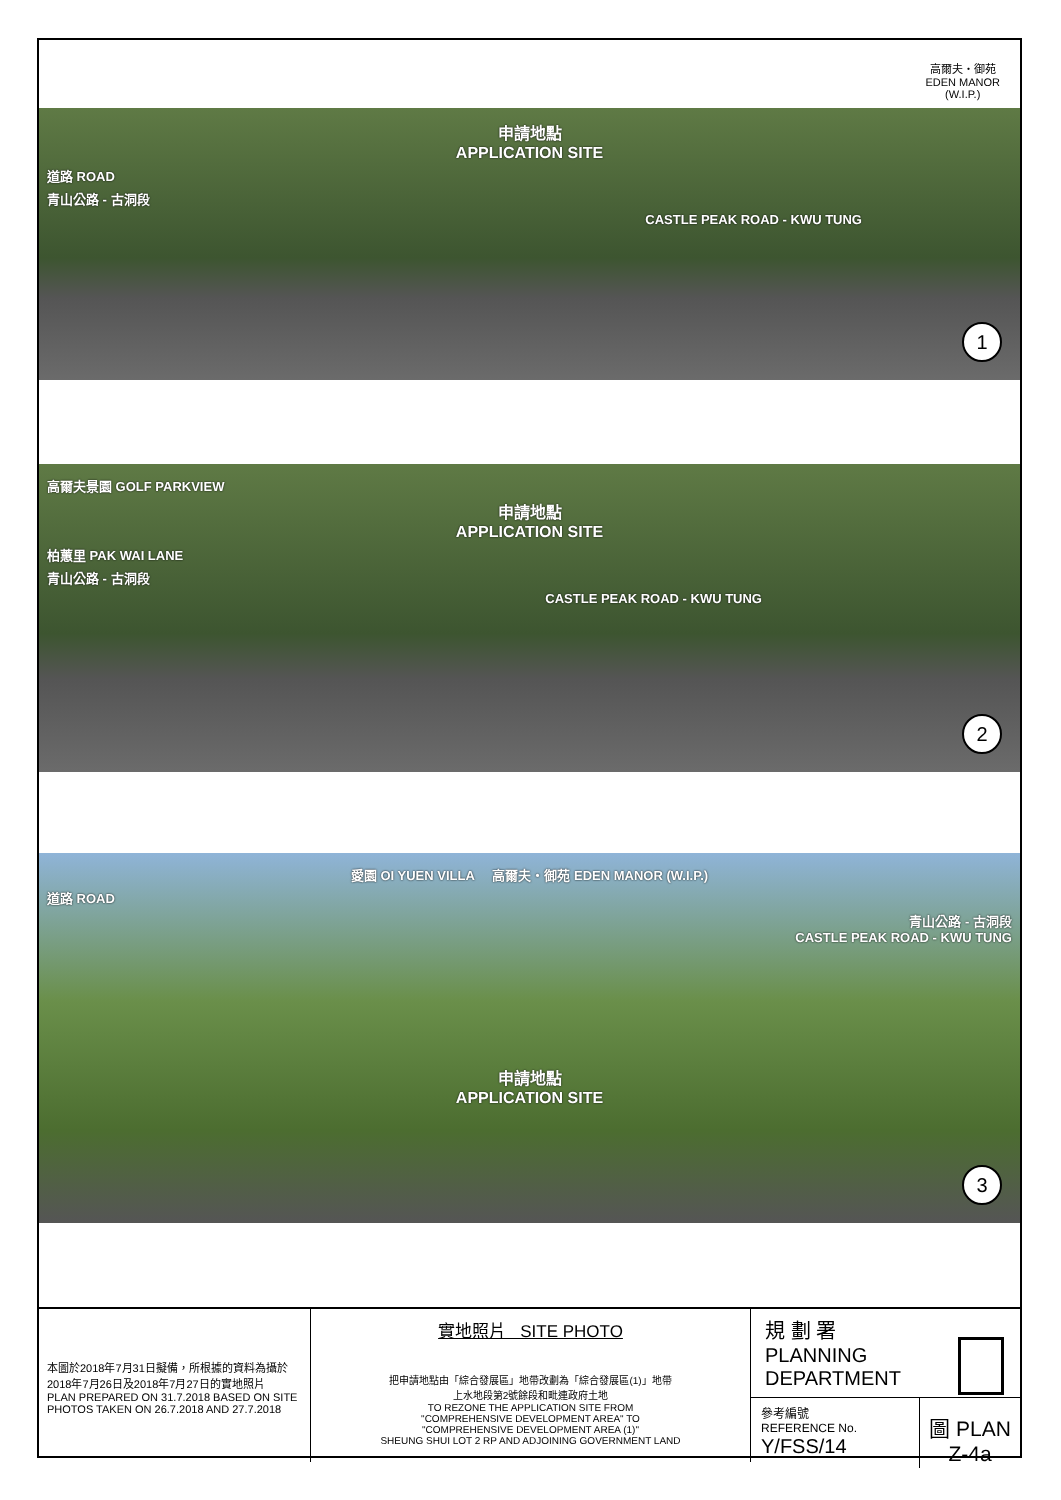高爾夫・御苑
EDEN MANOR
(W.I.P.)
申請地點
APPLICATION SITE
道路 ROAD
青山公路 - 古洞段
CASTLE PEAK ROAD - KWU TUNG
1
高爾夫景園 GOLF PARKVIEW
申請地點
APPLICATION SITE
柏蕙里 PAK WAI LANE
青山公路 - 古洞段
CASTLE PEAK ROAD - KWU TUNG
2
愛園 OI YUEN VILLA 高爾夫・御苑 EDEN MANOR (W.I.P.)
道路 ROAD
青山公路 - 古洞段
CASTLE PEAK ROAD - KWU TUNG
申請地點
APPLICATION SITE
3
本圖於2018年7月31日擬備，所根據的資料為攝於2018年7月26日及2018年7月27日的實地照片
PLAN PREPARED ON 31.7.2018 BASED ON SITE PHOTOS TAKEN ON 26.7.2018 AND 27.7.2018
實地照片 SITE PHOTO
把申請地點由「綜合發展區」地帶改劃為「綜合發展區(1)」地帶
上水地段第2號餘段和毗連政府土地
TO REZONE THE APPLICATION SITE FROM
"COMPREHENSIVE DEVELOPMENT AREA" TO
"COMPREHENSIVE DEVELOPMENT AREA (1)"
SHEUNG SHUI LOT 2 RP AND ADJOINING GOVERNMENT LAND
規 劃 署
PLANNING
DEPARTMENT
參考編號
REFERENCE No.
Y/FSS/14
圖 PLAN
Z-4a